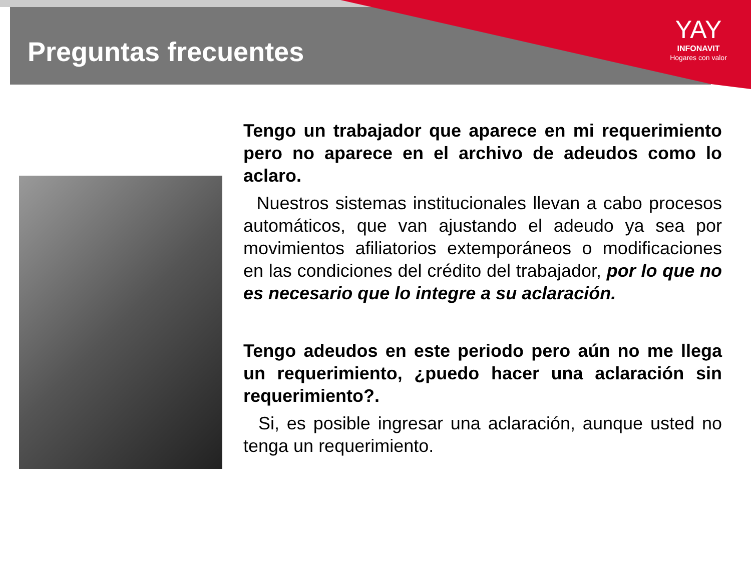Preguntas frecuentes
YAY
INFONAVIT
Hogares con valor
Tengo un trabajador que aparece en mi requerimiento pero no aparece en el archivo de adeudos como lo aclaro.
Nuestros sistemas institucionales llevan a cabo procesos automáticos, que van ajustando el adeudo ya sea por movimientos afiliatorios extemporáneos o modificaciones en las condiciones del crédito del trabajador, por lo que no es necesario que lo integre a su aclaración.
Tengo adeudos en este periodo pero aún no me llega un requerimiento, ¿puedo hacer una aclaración sin requerimiento?.
Si, es posible ingresar una aclaración, aunque usted no tenga un requerimiento.